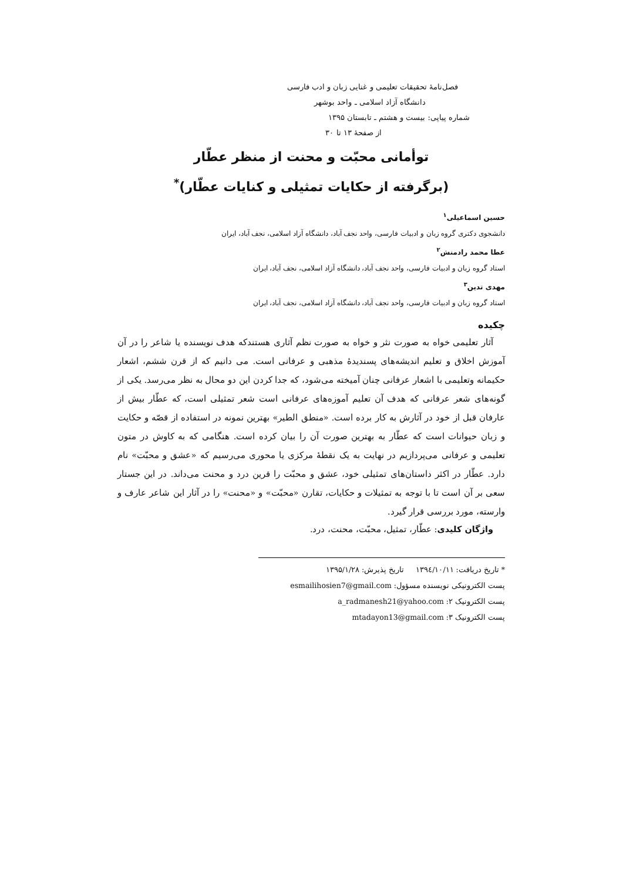فصل‌نامۀ تحقیقات تعلیمی و غنایی زبان و ادب فارسی
دانشگاه آزاد اسلامی ـ واحد بوشهر
شماره پیاپی: بیست و هشتم ـ تابستان ۱۳۹۵
از صفحۀ ۱۳ تا ۳۰
توأمانی محبّت و محنت از منظر عطّار
(برگرفته از حکایات تمثیلی و کنایات عطّار)<sup>*</sup>
حسین اسماعیلی<sup>۱</sup>
دانشجوی دکتری گروه زبان و ادبیات فارسی، واحد نجف آباد، دانشگاه آزاد اسلامی، نجف آباد، ایران
عطا محمد رادمنش<sup>۲</sup>
استاد گروه زبان و ادبیات فارسی، واحد نجف آباد، دانشگاه آزاد اسلامی، نجف آباد، ایران
مهدی تدین<sup>۳</sup>
استاد گروه زبان و ادبیات فارسی، واحد نجف آباد، دانشگاه آزاد اسلامی، نجف آباد، ایران
چکیده
آثار تعلیمی خواه به صورت نثر و خواه به صورت نظم آثاری هستندکه هدف نویسنده یا شاعر را در آن آموزش اخلاق و تعلیم اندیشه‌های پسندیدۀ مذهبی و عرفانی است. می دانیم که از قرن ششم، اشعار حکیمانه وتعلیمی با اشعار عرفانی چنان آمیخته می‌شود، که جدا کردن این دو محال به نظر می‌رسد. یکی از گونه‌های شعر عرفانی که هدف آن تعلیم آموزه‌های عرفانی است شعر تمثیلی است، که عطّار بیش از عارفان قبل از خود در آثارش به کار برده است. «منطق الطیر» بهترین نمونه در استفاده از قصّه و حکایت و زبان حیوانات است که عطّار به بهترین صورت آن را بیان کرده است. هنگامی که به کاوش در متون تعلیمی و عرفانی می‌پردازیم در نهایت به یک نقطۀ مرکزی یا محوری می‌رسیم که «عشق و محبّت» نام دارد. عطّار در اکثر داستان‌های تمثیلی خود، عشق و محبّت را قرین درد و محنت می‌داند. در این جستار سعی بر آن است تا با توجه به تمثیلات و حکایات، تقارن «محبّت» و «محنت» را در آثار این شاعر عارف و وارسته، مورد بررسی قرار گیرد.
واژگان کلیدی: عطّار، تمثیل، محبّت، محنت، درد.
* تاریخ دریافت: ۱۳۹٤/۱۰/۱۱ تاریخ پذیرش: ۱۳۹۵/۱/۲۸
پست الکترونیکی نویسنده مسؤول: esmailihosien7@gmail.com
پست الکترونیک ۲: a_radmanesh21@yahoo.com
پست الکترونیک ۳: mtadayon13@gmail.com